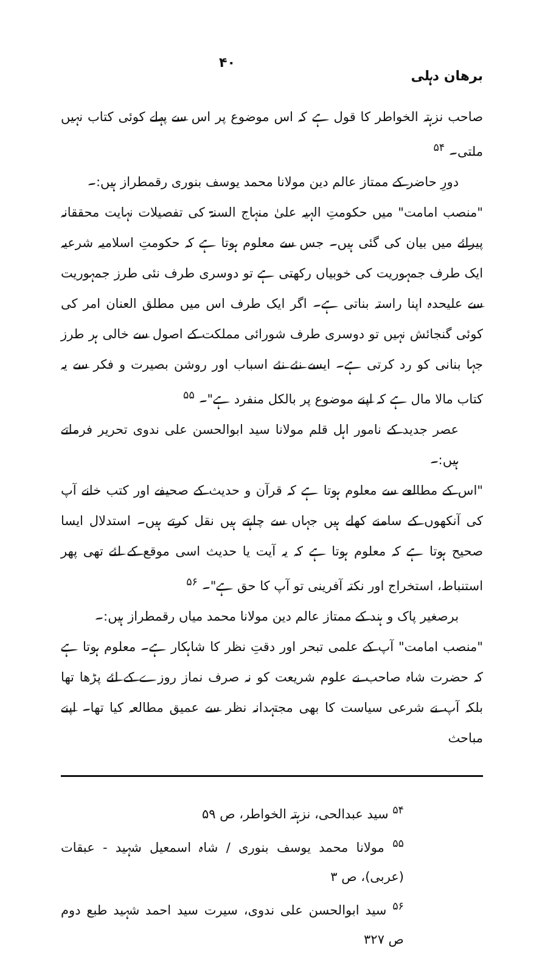برهان دہلی ۴۰
صاحب نزہتہ الخواطر کا قول ہے کہ اس موضوع پر اس سے پہلے کوئی کتاب نہیں ملتی۔ <sup>۵۴</sup>
دورِ حاضر کے ممتاز عالم دین مولانا محمد یوسف بنوری رقمطراز ہیں:۔
"منصب امامت" میں حکومتِ الہیہ علیٰ منہاج السنۃ کی تفصیلات نہایت محققانہ پیرائے میں بیان کی گئی ہیں۔ جس سے معلوم ہوتا ہے کہ حکومتِ اسلامیہ شرعیہ ایک طرف جمہوریت کی خوبیاں رکھتی ہے تو دوسری طرف نئی طرز جمہوریت سے علیحدہ اپنا راستہ بناتی ہے۔ اگر ایک طرف اس میں مطلق العنان امر کی کوئی گنجائش نہیں تو دوسری طرف شورائی مملکت کے اصول سے خالی ہر طرز جہا بنانی کو رد کرتی ہے۔ ایسے نئے نئے اسباب اور روشن بصیرت و فکر سے یہ کتاب مالا مال ہے کہ اپنے موضوع پر بالکل منفرد ہے"۔ <sup>۵۵</sup>
عصر جدید کے نامور اہل قلم مولانا سید ابوالحسن علی ندوی تحریر فرماتے ہیں:۔
"اس کے مطالعے سے معلوم ہوتا ہے کہ قرآن و حدیث کے صحیفے اور کتب خانے آپ کی آنکھوں کے سامنے کھلے ہیں جہاں سے چاہتے ہیں نقل کرتے ہیں۔ استدلال ایسا صحیح ہوتا ہے کہ معلوم ہوتا ہے کہ یہ آیت یا حدیث اسی موقع کے لئے تھی پھر استنباط، استخراج اور نکتہ آفرینی تو آپ کا حق ہے"۔ <sup>۵۶</sup>
برصغیر پاک و ہند کے ممتاز عالم دین مولانا محمد میاں رقمطراز ہیں:۔
"منصب امامت" آپ کے علمی تبحر اور دقتِ نظر کا شاہکار ہے۔ معلوم ہوتا ہے کہ حضرت شاہ صاحب نے علوم شریعت کو نہ صرف نماز روزے کے لئے پڑھا تھا بلکہ آپ نے شرعی سیاست کا بھی مجتہدانہ نظر سے عمیق مطالعہ کیا تھا۔ اپنے مباحث
<sup>۵۴</sup> سید عبدالحی، نزہتہ الخواطر، ص ۵۹
<sup>۵۵</sup> مولانا محمد یوسف بنوری / شاہ اسمعیل شہید - عبقات (عربی)، ص ۳
<sup>۵۶</sup> سید ابوالحسن علی ندوی، سیرت سید احمد شہید طبع دوم ص ۳۲۷